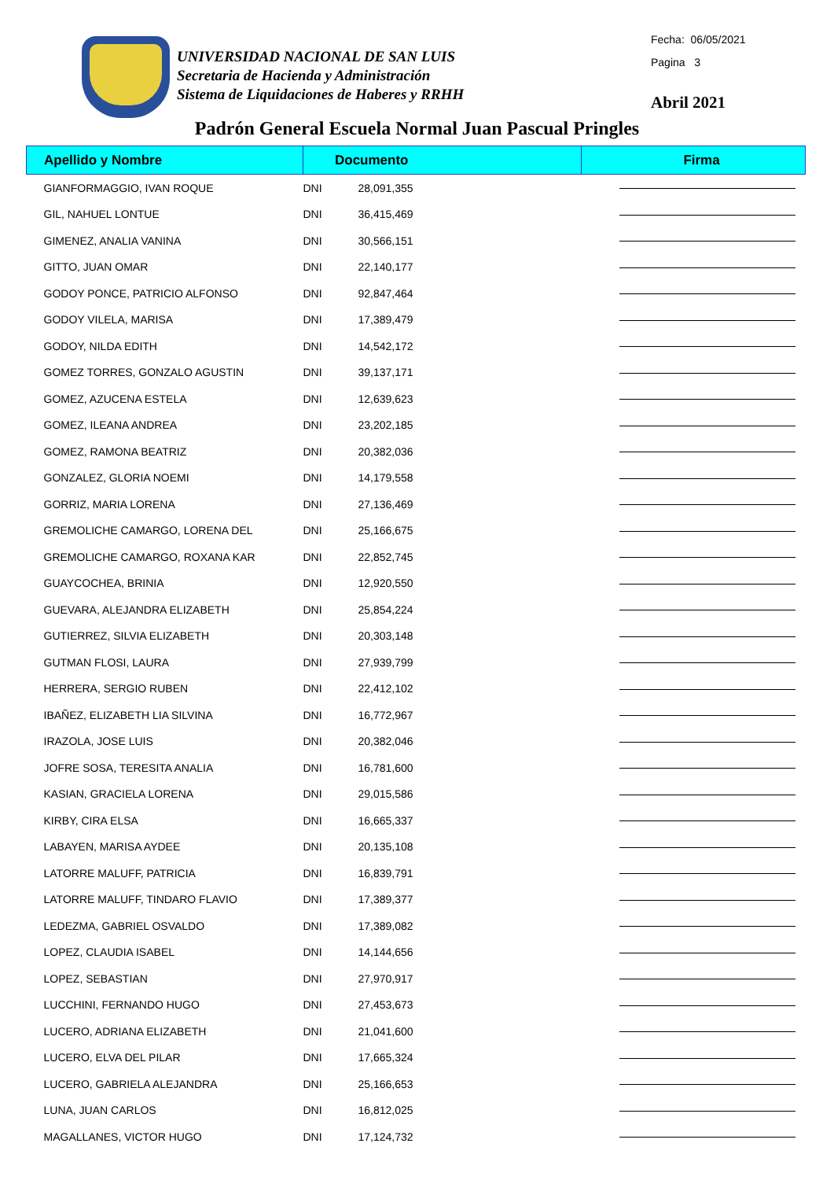UNIVERSIDAD NACIONAL DE SAN LUIS
Secretaria de Hacienda y Administración
Sistema de Liquidaciones de Haberes y RRHH
Fecha: 06/05/2021
Pagina 3
Abril 2021
Padrón General Escuela Normal Juan Pascual Pringles
| Apellido y Nombre | Documento | | Firma |
| --- | --- | --- | --- |
| GIANFORMAGGIO, IVAN ROQUE | DNI | 28,091,355 | |
| GIL, NAHUEL LONTUE | DNI | 36,415,469 | |
| GIMENEZ, ANALIA VANINA | DNI | 30,566,151 | |
| GITTO, JUAN OMAR | DNI | 22,140,177 | |
| GODOY PONCE, PATRICIO ALFONSO | DNI | 92,847,464 | |
| GODOY VILELA, MARISA | DNI | 17,389,479 | |
| GODOY, NILDA EDITH | DNI | 14,542,172 | |
| GOMEZ TORRES, GONZALO AGUSTIN | DNI | 39,137,171 | |
| GOMEZ, AZUCENA ESTELA | DNI | 12,639,623 | |
| GOMEZ, ILEANA ANDREA | DNI | 23,202,185 | |
| GOMEZ, RAMONA BEATRIZ | DNI | 20,382,036 | |
| GONZALEZ, GLORIA NOEMI | DNI | 14,179,558 | |
| GORRIZ, MARIA LORENA | DNI | 27,136,469 | |
| GREMOLICHE CAMARGO, LORENA DEL | DNI | 25,166,675 | |
| GREMOLICHE CAMARGO, ROXANA KAR | DNI | 22,852,745 | |
| GUAYCOCHEA, BRINIA | DNI | 12,920,550 | |
| GUEVARA, ALEJANDRA ELIZABETH | DNI | 25,854,224 | |
| GUTIERREZ, SILVIA ELIZABETH | DNI | 20,303,148 | |
| GUTMAN FLOSI, LAURA | DNI | 27,939,799 | |
| HERRERA, SERGIO RUBEN | DNI | 22,412,102 | |
| IBAÑEZ, ELIZABETH LIA SILVINA | DNI | 16,772,967 | |
| IRAZOLA, JOSE LUIS | DNI | 20,382,046 | |
| JOFRE SOSA, TERESITA ANALIA | DNI | 16,781,600 | |
| KASIAN, GRACIELA LORENA | DNI | 29,015,586 | |
| KIRBY, CIRA ELSA | DNI | 16,665,337 | |
| LABAYEN, MARISA AYDEE | DNI | 20,135,108 | |
| LATORRE MALUFF, PATRICIA | DNI | 16,839,791 | |
| LATORRE MALUFF, TINDARO FLAVIO | DNI | 17,389,377 | |
| LEDEZMA, GABRIEL OSVALDO | DNI | 17,389,082 | |
| LOPEZ, CLAUDIA ISABEL | DNI | 14,144,656 | |
| LOPEZ, SEBASTIAN | DNI | 27,970,917 | |
| LUCCHINI, FERNANDO HUGO | DNI | 27,453,673 | |
| LUCERO, ADRIANA ELIZABETH | DNI | 21,041,600 | |
| LUCERO, ELVA DEL PILAR | DNI | 17,665,324 | |
| LUCERO, GABRIELA ALEJANDRA | DNI | 25,166,653 | |
| LUNA, JUAN CARLOS | DNI | 16,812,025 | |
| MAGALLANES, VICTOR HUGO | DNI | 17,124,732 | |